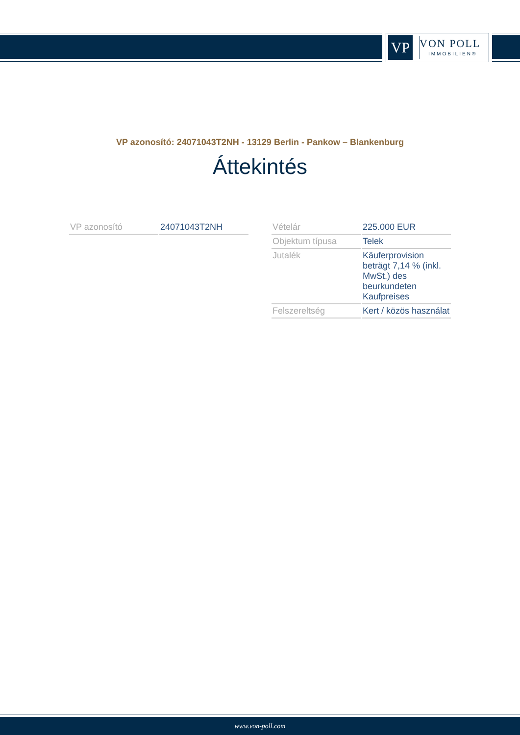VP VON POLL
IMMOBILIEN®
VP azonosító: 24071043T2NH - 13129 Berlin - Pankow – Blankenburg
Áttekintés
| VP azonosító | 24071043T2NH |
| Vételár | 225.000 EUR |
| Objektum típusa | Telek |
| Jutalék | Käuferprovision beträgt 7,14 % (inkl. MwSt.) des beurkundeten Kaufpreises |
| Felszereltség | Kert / közös használat |
www.von-poll.com